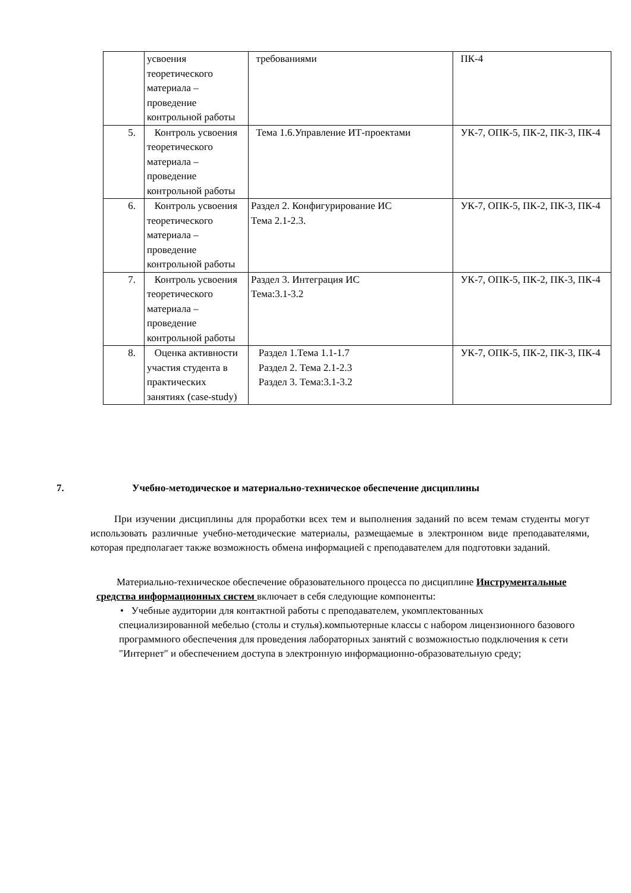| | усвоения теоретического материала – проведение контрольной работы | требованиями | ПК-4 |
| 5. | Контроль усвоения теоретического материала – проведение контрольной работы | Тема 1.6.Управление ИТ-проектами | УК-7, ОПК-5, ПК-2, ПК-3, ПК-4 |
| 6. | Контроль усвоения теоретического материала – проведение контрольной работы | Раздел 2. Конфигурирование ИС Тема 2.1-2.3. | УК-7, ОПК-5, ПК-2, ПК-3, ПК-4 |
| 7. | Контроль усвоения теоретического материала – проведение контрольной работы | Раздел 3. Интеграция ИС Тема:3.1-3.2 | УК-7, ОПК-5, ПК-2, ПК-3, ПК-4 |
| 8. | Оценка активности участия студента в практических занятиях (case-study) | Раздел 1.Тема 1.1-1.7 Раздел 2. Тема 2.1-2.3 Раздел 3. Тема:3.1-3.2 | УК-7, ОПК-5, ПК-2, ПК-3, ПК-4 |
7. Учебно-методическое и материально-техническое обеспечение дисциплины
При изучении дисциплины для проработки всех тем и выполнения заданий по всем темам студенты могут использовать различные учебно-методические материалы, размещаемые в электронном виде преподавателями, которая предполагает также возможность обмена информацией с преподавателем для подготовки заданий.
Материально-техническое обеспечение образовательного процесса по дисциплине Инструментальные средства информационных систем включает в себя следующие компоненты:
• Учебные аудитории для контактной работы с преподавателем, укомплектованных
специализированной мебелью (столы и стулья).компьютерные классы с набором лицензионного базового программного обеспечения для проведения лабораторных занятий с возможностью подключения к сети "Интернет" и обеспечением доступа в электронную информационно-образовательную среду;